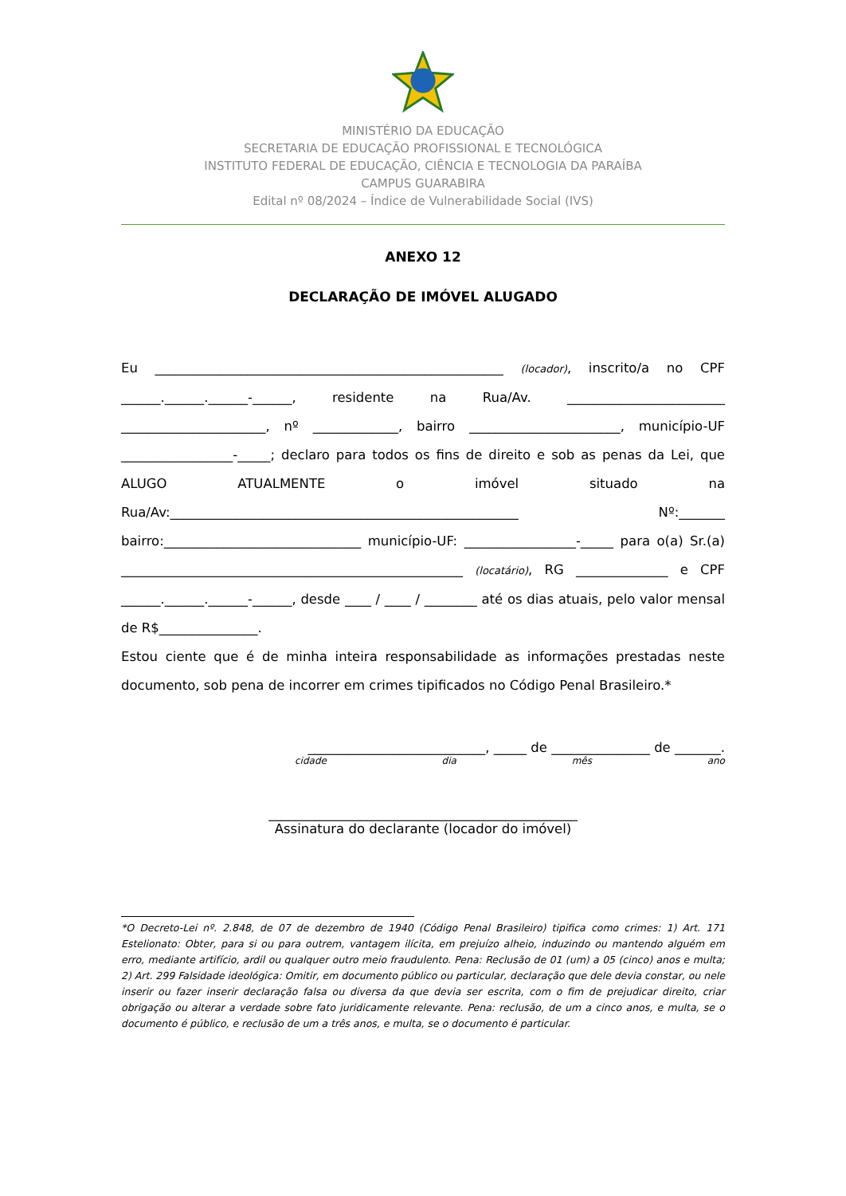MINISTÉRIO DA EDUCAÇÃO
SECRETARIA DE EDUCAÇÃO PROFISSIONAL E TECNOLÓGICA
INSTITUTO FEDERAL DE EDUCAÇÃO, CIÊNCIA E TECNOLOGIA DA PARAÍBA
CAMPUS GUARABIRA
Edital nº 08/2024 – Índice de Vulnerabilidade Social (IVS)
ANEXO 12
DECLARAÇÃO DE IMÓVEL ALUGADO
Eu _____________________________________________________ (locador), inscrito/a no CPF ______.______.______-______, residente na Rua/Av. ________________________ ______________________, nº _____________, bairro _______________________, município-UF _________________-_____; declaro para todos os fins de direito e sob as penas da Lei, que ALUGO ATUALMENTE o imóvel situado na Rua/Av:_____________________________________________________ Nº:_______ bairro:______________________________ município-UF: _________________-_____ para o(a) Sr.(a) ____________________________________________________ (locatário), RG ______________ e CPF ______.______.______-______, desde ____ / ____ / ________ até os dias atuais, pelo valor mensal de R$_______________.
Estou ciente que é de minha inteira responsabilidade as informações prestadas neste documento, sob pena de incorrer em crimes tipificados no Código Penal Brasileiro.*
___________________________, _____ de _______________ de _______.
cidade dia mês ano
_______________________________________________
Assinatura do declarante (locador do imóvel)
*O Decreto-Lei nº. 2.848, de 07 de dezembro de 1940 (Código Penal Brasileiro) tipifica como crimes: 1) Art. 171 Estelionato: Obter, para si ou para outrem, vantagem ilícita, em prejuízo alheio, induzindo ou mantendo alguém em erro, mediante artifício, ardil ou qualquer outro meio fraudulento. Pena: Reclusão de 01 (um) a 05 (cinco) anos e multa; 2) Art. 299 Falsidade ideológica: Omitir, em documento público ou particular, declaração que dele devia constar, ou nele inserir ou fazer inserir declaração falsa ou diversa da que devia ser escrita, com o fim de prejudicar direito, criar obrigação ou alterar a verdade sobre fato juridicamente relevante. Pena: reclusão, de um a cinco anos, e multa, se o documento é público, e reclusão de um a três anos, e multa, se o documento é particular.